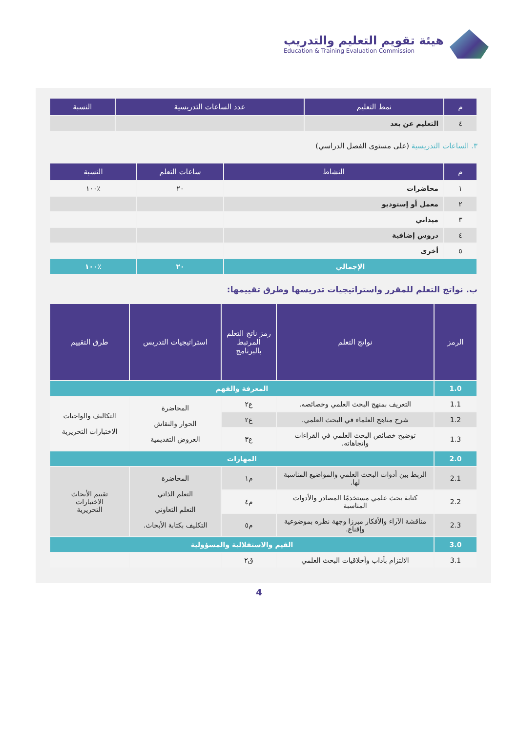هيئة تقويم التعليم والتدريب
Education & Training Evaluation Commission
| م | نمط التعليم | عدد الساعات التدريسية | النسبة |
| --- | --- | --- | --- |
| ٤ | التعليم عن بعد | | |
٣. الساعات التدريسية (على مستوى الفصل الدراسي)
| م | النشاط | ساعات التعلم | النسبة |
| --- | --- | --- | --- |
| ١ | محاضرات | ٢٠ | ٪١٠٠ |
| ٢ | معمل أو إستوديو | | |
| ٣ | ميداني | | |
| ٤ | دروس إضافية | | |
| ٥ | أخرى | | |
| الإجمالي | | ٢٠ | ٪١٠٠ |
ب. نواتج التعلم للمقرر واستراتيجيات تدريسها وطرق تقييمها:
| الرمز | نواتج التعلم | رمز ناتج التعلم المرتبط بالبرنامج | استراتيجيات التدريس | طرق التقييم |
| --- | --- | --- | --- | --- |
| 1.0 | المعرفة والفهم | | | |
| 1.1 | التعريف بمنهج البحث العلمي وخصائصه. | ع٢ | المحاضرة الحوار والنقاش العروض التقديمية | التكاليف والواجبات الاختبارات التحريرية |
| 1.2 | شرح مناهج العلماء في البحث العلمي. | ع٢ | | |
| 1.3 | توضيح خصائص البحث العلمي في القراءات واتجاهاته. | ع٣ | | |
| 2.0 | المهارات | | | |
| 2.1 | الربط بين أدوات البحث العلمي والمواضيع المناسبة لها. | م١ | المحاضرة التعلم الذاتي التعلم التعاوني التكليف بكتابة الأبحاث. | تقييم الأبحاث الاختبارات التحريرية |
| 2.2 | كتابة بحث علمي مستخدمًا المصادر والأدوات المناسبة | م٤ | | |
| 2.3 | مناقشة الآراء والأفكار مبرزا وجهة نظره بموضوعية وإقناع. | م٥ | | |
| 3.0 | القيم والاستقلالية والمسؤولية | | | |
| 3.1 | الالتزام بآداب وأخلاقيات البحث العلمي | ق٢ | | |
4